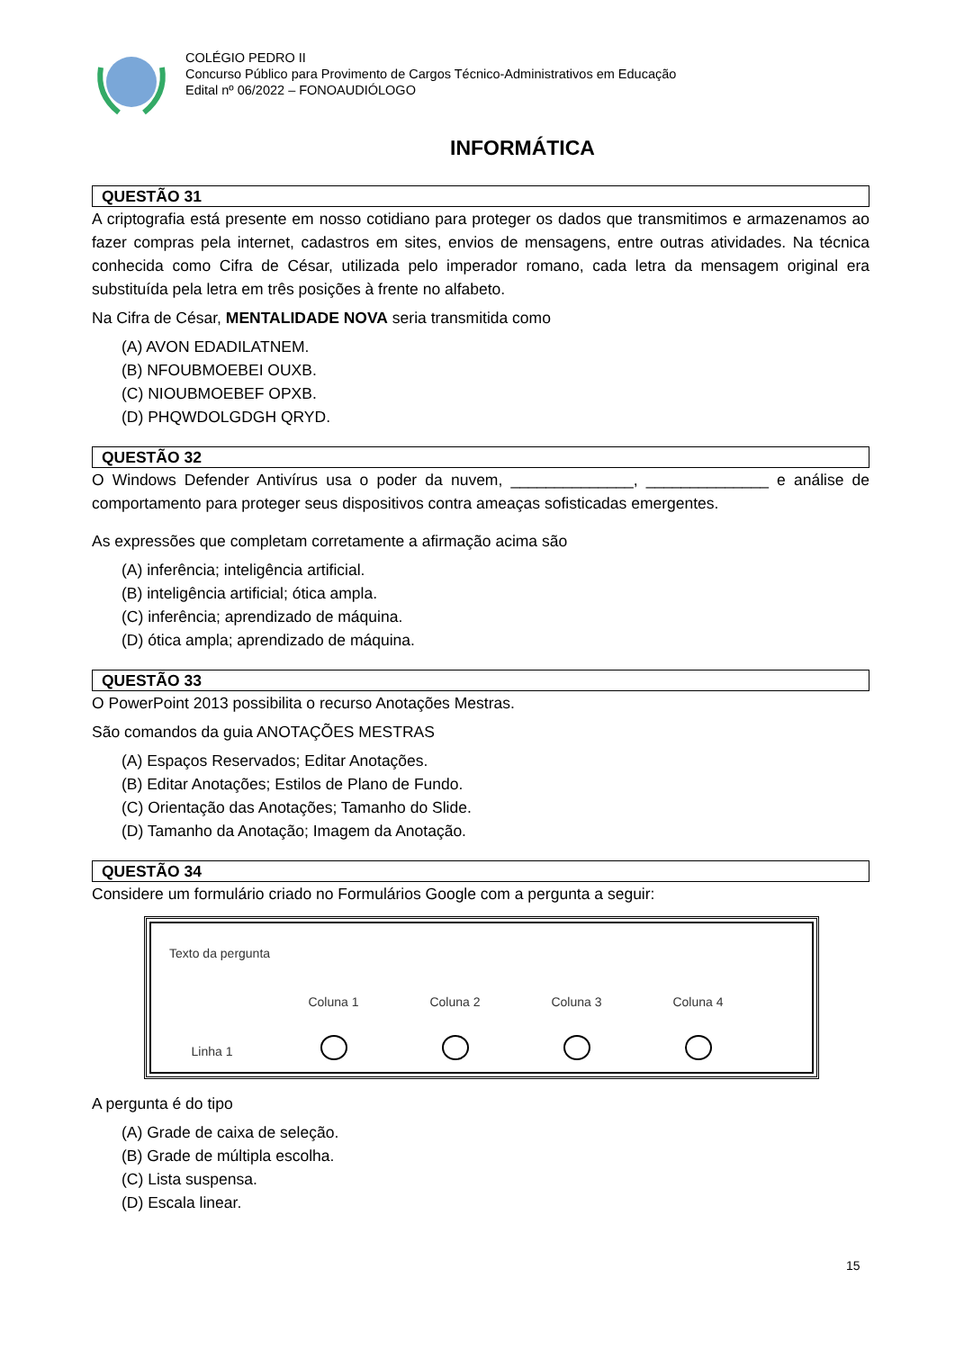COLÉGIO PEDRO II
Concurso Público para Provimento de Cargos Técnico-Administrativos em Educação
Edital nº 06/2022 – FONOAUDIÓLOGO
INFORMÁTICA
QUESTÃO 31
A criptografia está presente em nosso cotidiano para proteger os dados que transmitimos e armazenamos ao fazer compras pela internet, cadastros em sites, envios de mensagens, entre outras atividades. Na técnica conhecida como Cifra de César, utilizada pelo imperador romano, cada letra da mensagem original era substituída pela letra em três posições à frente no alfabeto.
Na Cifra de César, MENTALIDADE NOVA seria transmitida como
(A) AVON EDADILATNEM.
(B) NFOUBMOEBEI OUXB.
(C) NIOUBMOEBEF OPXB.
(D) PHQWDOLGDGH QRYD.
QUESTÃO 32
O Windows Defender Antivírus usa o poder da nuvem, ______________, ______________ e análise de comportamento para proteger seus dispositivos contra ameaças sofisticadas emergentes.
As expressões que completam corretamente a afirmação acima são
(A) inferência; inteligência artificial.
(B) inteligência artificial; ótica ampla.
(C) inferência; aprendizado de máquina.
(D) ótica ampla; aprendizado de máquina.
QUESTÃO 33
O PowerPoint 2013 possibilita o recurso Anotações Mestras.
São comandos da guia ANOTAÇÕES MESTRAS
(A) Espaços Reservados; Editar Anotações.
(B) Editar Anotações; Estilos de Plano de Fundo.
(C) Orientação das Anotações; Tamanho do Slide.
(D) Tamanho da Anotação; Imagem da Anotação.
QUESTÃO 34
Considere um formulário criado no Formulários Google com a pergunta a seguir:
Texto da pergunta
Coluna 1 Coluna 2 Coluna 3 Coluna 4
Linha 1
A pergunta é do tipo
(A) Grade de caixa de seleção.
(B) Grade de múltipla escolha.
(C) Lista suspensa.
(D) Escala linear.
15